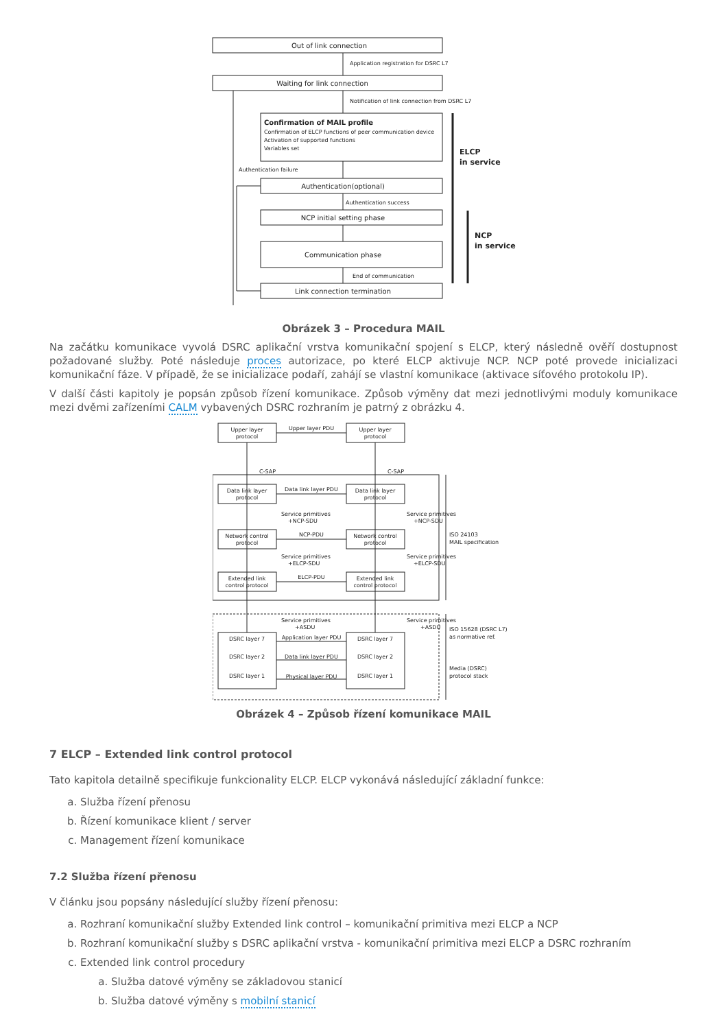Out of link connection
Application registration for DSRC L7
Waiting for link connection
Notification of link connection from DSRC L7
Confirmation of MAIL profile
Confirmation of ELCP functions of peer communication device
Activation of supported functions
Variables set
Authentication failure
Authentication(optional)
Authentication success
NCP initial setting phase
Communication phase
End of communication
Link connection termination
ELCP
in service
NCP
in service
Obrázek 3 – Procedura MAIL
Na začátku komunikace vyvolá DSRC aplikační vrstva komunikační spojení s ELCP, který následně ověří dostupnost požadované služby. Poté následuje proces autorizace, po které ELCP aktivuje NCP. NCP poté provede inicializaci komunikační fáze. V případě, že se inicializace podaří, zahájí se vlastní komunikace (aktivace síťového protokolu IP).
V další části kapitoly je popsán způsob řízení komunikace. Způsob výměny dat mezi jednotlivými moduly komunikace mezi dvěmi zařízeními CALM vybavených DSRC rozhraním je patrný z obrázku 4.
Upper layer
protocol
Upper layer
protocol
Upper layer PDU
C-SAP
C-SAP
Data link layer
protocol
Data link layer PDU
Data link layer
protocol
Service primitives
+NCP-SDU
Service primitives
+NCP-SDU
Network control
protocol
NCP-PDU
Network control
protocol
ISO 24103
MAIL specification
Service primitives
+ELCP-SDU
Service primitives
+ELCP-SDU
Extended link
control protocol
ELCP-PDU
Extended link
control protocol
Service primitives
+ASDU
Service primitives
+ASDU
ISO 15628 (DSRC L7)
as normative ref.
DSRC layer 7
Application layer PDU
DSRC layer 7
DSRC layer 2
Data link layer PDU
DSRC layer 2
Media (DSRC)
protocol stack
DSRC layer 1
Physical layer PDU
DSRC layer 1
Obrázek 4 – Způsob řízení komunikace MAIL
7 ELCP – Extended link control protocol
Tato kapitola detailně specifikuje funkcionality ELCP. ELCP vykonává následující základní funkce:
a. Služba řízení přenosu
b. Řízení komunikace klient / server
c. Management řízení komunikace
7.2 Služba řízení přenosu
V článku jsou popsány následující služby řízení přenosu:
a. Rozhraní komunikační služby Extended link control – komunikační primitiva mezi ELCP a NCP
b. Rozhraní komunikační služby s DSRC aplikační vrstva - komunikační primitiva mezi ELCP a DSRC rozhraním
c. Extended link control procedury
a. Služba datové výměny se základovou stanicí
b. Služba datové výměny s mobilní stanicí